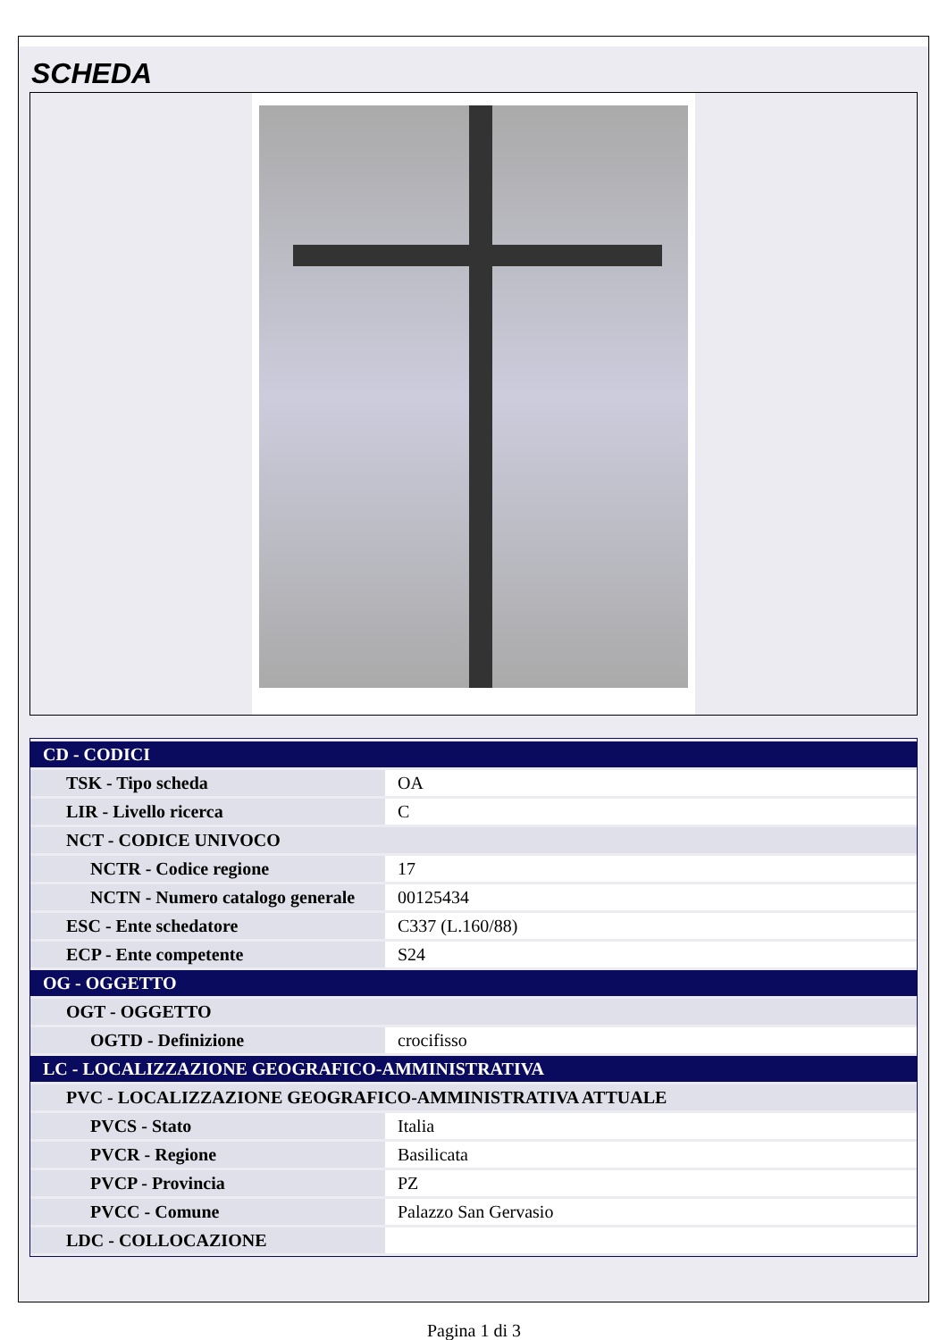SCHEDA
| CD - CODICI | |
| TSK - Tipo scheda | OA |
| LIR - Livello ricerca | C |
| NCT - CODICE UNIVOCO | |
| NCTR - Codice regione | 17 |
| NCTN - Numero catalogo generale | 00125434 |
| ESC - Ente schedatore | C337 (L.160/88) |
| ECP - Ente competente | S24 |
| OG - OGGETTO | |
| OGT - OGGETTO | |
| OGTD - Definizione | crocifisso |
| LC - LOCALIZZAZIONE GEOGRAFICO-AMMINISTRATIVA | |
| PVC - LOCALIZZAZIONE GEOGRAFICO-AMMINISTRATIVA ATTUALE | |
| PVCS - Stato | Italia |
| PVCR - Regione | Basilicata |
| PVCP - Provincia | PZ |
| PVCC - Comune | Palazzo San Gervasio |
| LDC - COLLOCAZIONE | |
Pagina 1 di 3